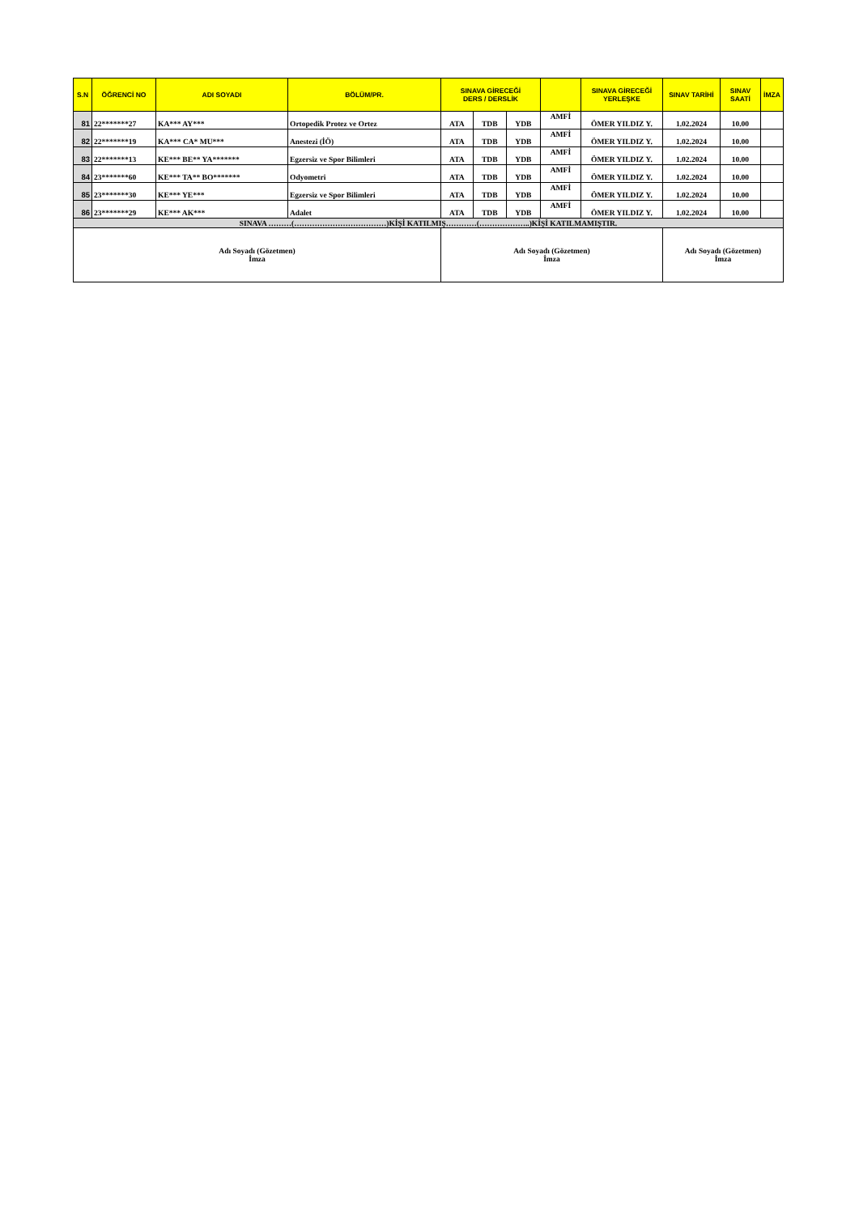| S.N | ÖĞRENCİ NO | ADI SOYADI | BÖLÜM/PR. | SINAVA GİRECEĞİ DERS / DERSLİK | | | | SINAVA GİRECEĞİ YERLEŞKE | SINAV TARİHİ | SINAV SAATİ | İMZA |
| --- | --- | --- | --- | --- | --- | --- | --- | --- | --- | --- | --- |
| 81 | 22*******27 | KA*** AY*** | Ortopedik Protez ve Ortez | ATA | TDB | YDB | AMFİ | ÖMER YILDIZ Y. | 1.02.2024 | 10.00 | |
| 82 | 22*******19 | KA*** CA* MU*** | Anestezi (İÖ) | ATA | TDB | YDB | AMFİ | ÖMER YILDIZ Y. | 1.02.2024 | 10.00 | |
| 83 | 22*******13 | KE*** BE** YA******* | Egzersiz ve Spor Bilimleri | ATA | TDB | YDB | AMFİ | ÖMER YILDIZ Y. | 1.02.2024 | 10.00 | |
| 84 | 23*******60 | KE*** TA** BO******* | Odyometri | ATA | TDB | YDB | AMFİ | ÖMER YILDIZ Y. | 1.02.2024 | 10.00 | |
| 85 | 23*******30 | KE*** YE*** | Egzersiz ve Spor Bilimleri | ATA | TDB | YDB | AMFİ | ÖMER YILDIZ Y. | 1.02.2024 | 10.00 | |
| 86 | 23*******29 | KE*** AK*** | Adalet | ATA | TDB | YDB | AMFİ | ÖMER YILDIZ Y. | 1.02.2024 | 10.00 | |
| SINAVA ………(………………………………)KİŞİ KATILMIŞ…………(………………..)KİŞİ KATILMAMIŞTIR. | | | | | | | | | | | |
| Adı Soyadı (Gözetmen) İmza | | | | Adı Soyadı (Gözetmen) İmza | | | | | Adı Soyadı (Gözetmen) İmza | | |